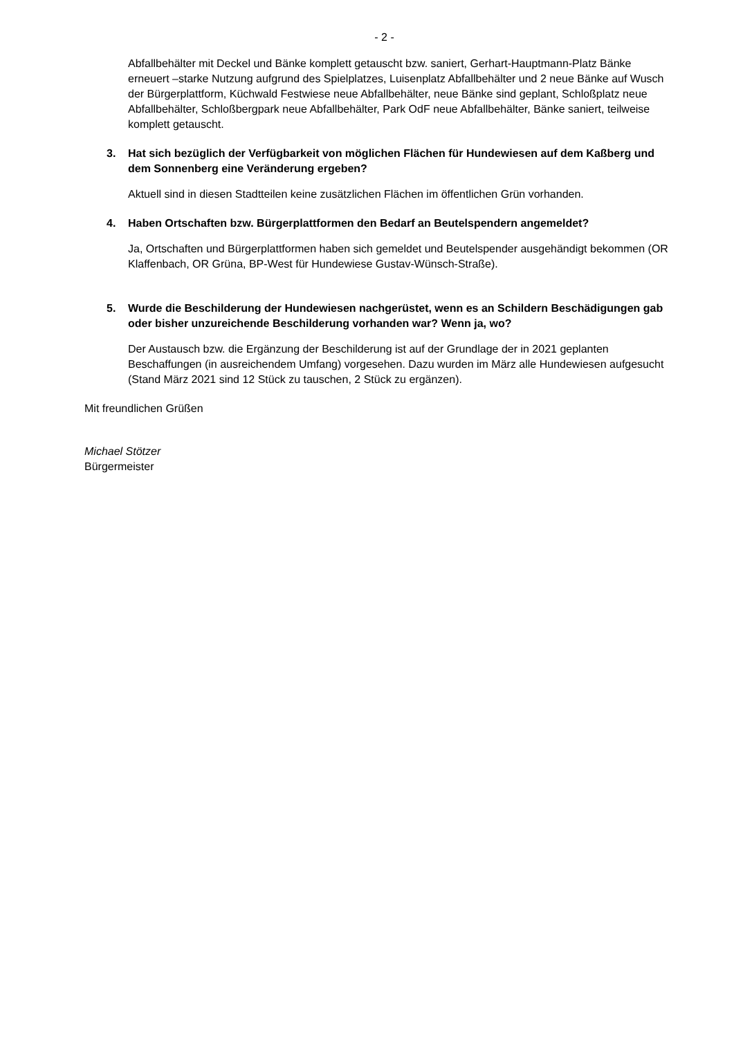- 2 -
Abfallbehälter mit Deckel und Bänke komplett getauscht bzw. saniert, Gerhart-Hauptmann-Platz Bänke erneuert –starke Nutzung aufgrund des Spielplatzes, Luisenplatz Abfallbehälter und 2 neue Bänke auf Wusch der Bürgerplattform, Küchwald Festwiese neue Abfallbehälter, neue Bänke sind geplant, Schloßplatz neue Abfallbehälter, Schloßbergpark neue Abfallbehälter, Park OdF neue Abfallbehälter, Bänke saniert, teilweise komplett getauscht.
3. Hat sich bezüglich der Verfügbarkeit von möglichen Flächen für Hundewiesen auf dem Kaßberg und dem Sonnenberg eine Veränderung ergeben?
Aktuell sind in diesen Stadtteilen keine zusätzlichen Flächen im öffentlichen Grün vorhanden.
4. Haben Ortschaften bzw. Bürgerplattformen den Bedarf an Beutelspendern angemeldet?
Ja, Ortschaften und Bürgerplattformen haben sich gemeldet und Beutelspender ausgehändigt bekommen (OR Klaffenbach, OR Grüna, BP-West für Hundewiese Gustav-Wünsch-Straße).
5. Wurde die Beschilderung der Hundewiesen nachgerüstet, wenn es an Schildern Beschädigungen gab oder bisher unzureichende Beschilderung vorhanden war? Wenn ja, wo?
Der Austausch bzw. die Ergänzung der Beschilderung ist auf der Grundlage der in 2021 geplanten Beschaffungen (in ausreichendem Umfang) vorgesehen. Dazu wurden im März alle Hundewiesen aufgesucht (Stand März 2021 sind 12 Stück zu tauschen, 2 Stück zu ergänzen).
Mit freundlichen Grüßen
Michael Stötzer
Bürgermeister